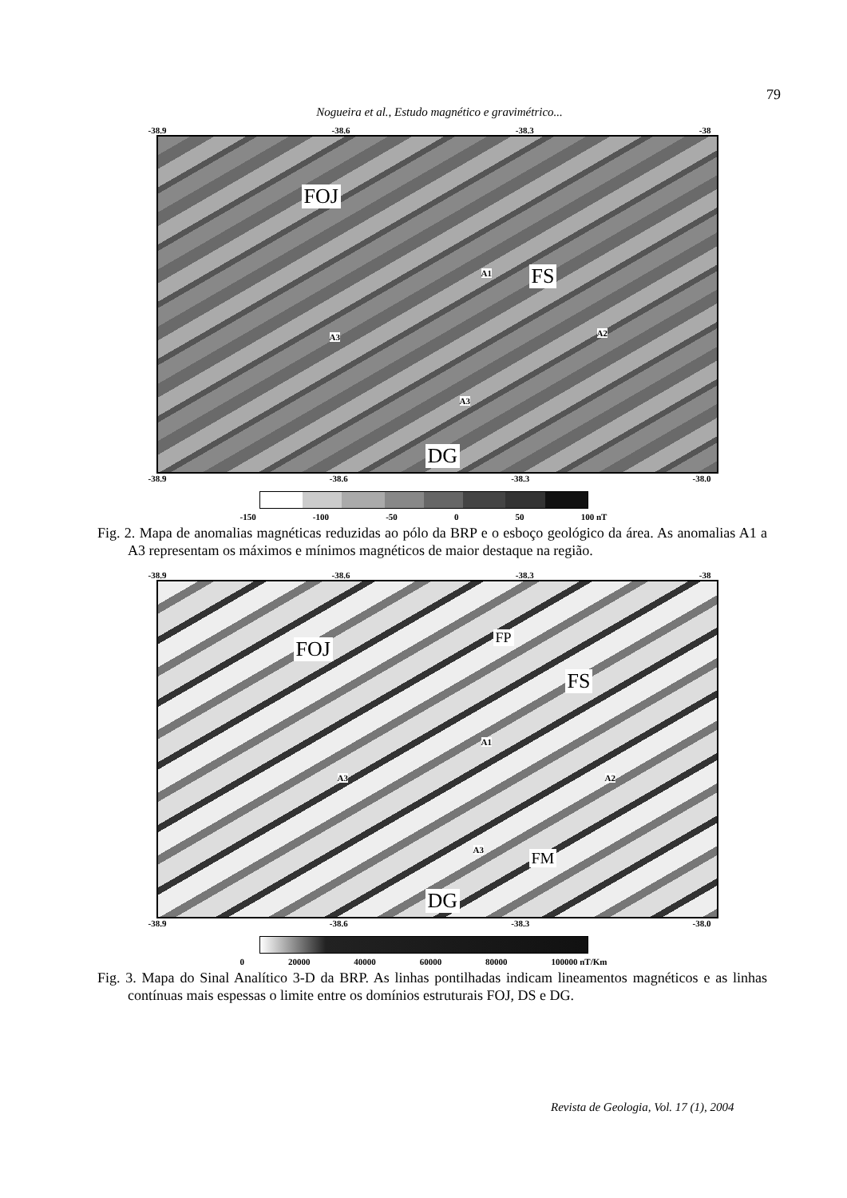79
Nogueira et al., Estudo magnético e gravimétrico...
-38.9 -38.6 -38.3 -38
FOJ
A1 FS
A2 A3
A3
DG
-38.9 -38.6 -38.3 -38.0
-6.3 -6.6 -6.9
-150 -100 -50 0 50 100 nT
Fig. 2. Mapa de anomalias magnéticas reduzidas ao pólo da BRP e o esboço geológico da área. As anomalias A1 a A3 representam os máximos e mínimos magnéticos de maior destaque na região.
-38.9 -38.6 -38.3 -38
FOJ FP
FS
A1
A2 A3
A3 FM
DG
-38.9 -38.6 -38.3 -38.0
0 20000 40000 60000 80000 100000 nT/Km
Fig. 3. Mapa do Sinal Analítico 3-D da BRP. As linhas pontilhadas indicam lineamentos magnéticos e as linhas contínuas mais espessas o limite entre os domínios estruturais FOJ, DS e DG.
Revista de Geologia, Vol. 17 (1), 2004